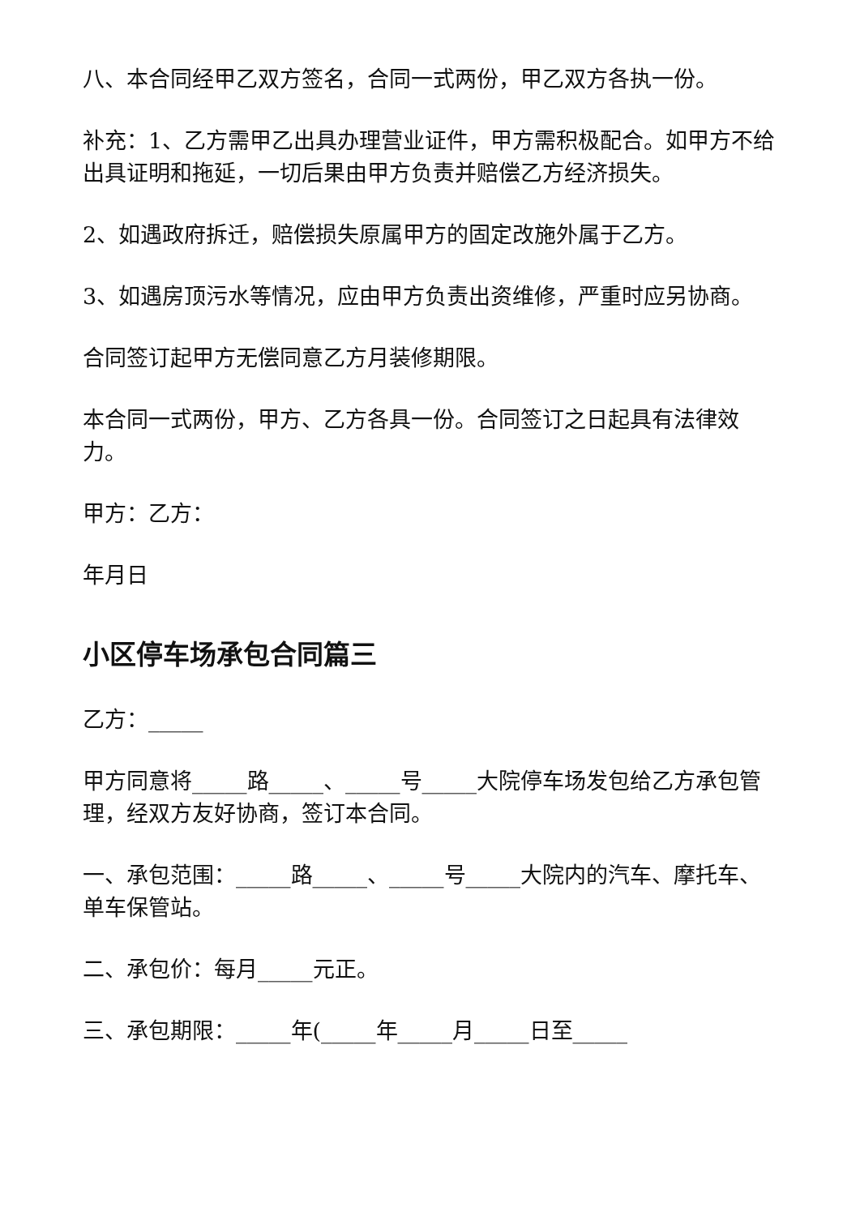八、本合同经甲乙双方签名，合同一式两份，甲乙双方各执一份。
补充：1、乙方需甲乙出具办理营业证件，甲方需积极配合。如甲方不给出具证明和拖延，一切后果由甲方负责并赔偿乙方经济损失。
2、如遇政府拆迁，赔偿损失原属甲方的固定改施外属于乙方。
3、如遇房顶污水等情况，应由甲方负责出资维修，严重时应另协商。
合同签订起甲方无偿同意乙方月装修期限。
本合同一式两份，甲方、乙方各具一份。合同签订之日起具有法律效力。
甲方：乙方：
年月日
小区停车场承包合同篇三
乙方：_____
甲方同意将_____路_____、_____号_____大院停车场发包给乙方承包管理，经双方友好协商，签订本合同。
一、承包范围：_____路_____、_____号_____大院内的汽车、摩托车、单车保管站。
二、承包价：每月_____元正。
三、承包期限：_____年(_____年_____月_____日至_____